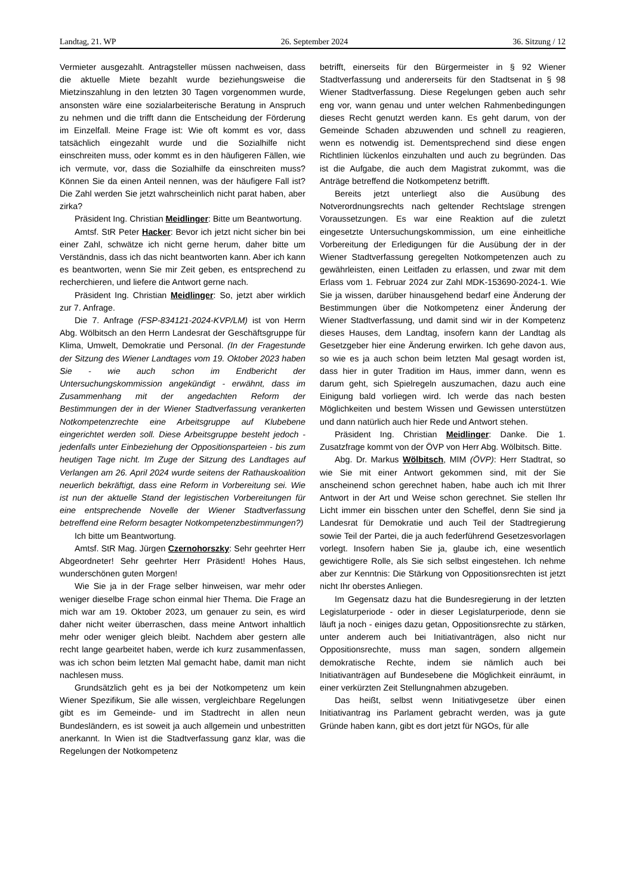Landtag, 21. WP 26. September 2024 36. Sitzung / 12
Vermieter ausgezahlt. Antragsteller müssen nachweisen, dass die aktuelle Miete bezahlt wurde beziehungsweise die Mietzinszahlung in den letzten 30 Tagen vorgenommen wurde, ansonsten wäre eine sozialarbeiterische Beratung in Anspruch zu nehmen und die trifft dann die Entscheidung der Förderung im Einzelfall. Meine Frage ist: Wie oft kommt es vor, dass tatsächlich eingezahlt wurde und die Sozialhilfe nicht einschreiten muss, oder kommt es in den häufigeren Fällen, wie ich vermute, vor, dass die Sozialhilfe da einschreiten muss? Können Sie da einen Anteil nennen, was der häufigere Fall ist? Die Zahl werden Sie jetzt wahrscheinlich nicht parat haben, aber zirka?
Präsident Ing. Christian Meidlinger: Bitte um Beantwortung.
Amtsf. StR Peter Hacker: Bevor ich jetzt nicht sicher bin bei einer Zahl, schwätze ich nicht gerne herum, daher bitte um Verständnis, dass ich das nicht beantworten kann. Aber ich kann es beantworten, wenn Sie mir Zeit geben, es entsprechend zu recherchieren, und liefere die Antwort gerne nach.
Präsident Ing. Christian Meidlinger: So, jetzt aber wirklich zur 7. Anfrage.
Die 7. Anfrage (FSP-834121-2024-KVP/LM) ist von Herrn Abg. Wölbitsch an den Herrn Landesrat der Geschäftsgruppe für Klima, Umwelt, Demokratie und Personal. (In der Fragestunde der Sitzung des Wiener Landtages vom 19. Oktober 2023 haben Sie - wie auch schon im Endbericht der Untersuchungskommission angekündigt - erwähnt, dass im Zusammenhang mit der angedachten Reform der Bestimmungen der in der Wiener Stadtverfassung verankerten Notkompetenzrechte eine Arbeitsgruppe auf Klubebene eingerichtet werden soll. Diese Arbeitsgruppe besteht jedoch - jedenfalls unter Einbeziehung der Oppositionsparteien - bis zum heutigen Tage nicht. Im Zuge der Sitzung des Landtages auf Verlangen am 26. April 2024 wurde seitens der Rathauskoalition neuerlich bekräftigt, dass eine Reform in Vorbereitung sei. Wie ist nun der aktuelle Stand der legistischen Vorbereitungen für eine entsprechende Novelle der Wiener Stadtverfassung betreffend eine Reform besagter Notkompetenzbestimmungen?)
Ich bitte um Beantwortung.
Amtsf. StR Mag. Jürgen Czernohorszky: Sehr geehrter Herr Abgeordneter! Sehr geehrter Herr Präsident! Hohes Haus, wunderschönen guten Morgen!
Wie Sie ja in der Frage selber hinweisen, war mehr oder weniger dieselbe Frage schon einmal hier Thema. Die Frage an mich war am 19. Oktober 2023, um genauer zu sein, es wird daher nicht weiter überraschen, dass meine Antwort inhaltlich mehr oder weniger gleich bleibt. Nachdem aber gestern alle recht lange gearbeitet haben, werde ich kurz zusammenfassen, was ich schon beim letzten Mal gemacht habe, damit man nicht nachlesen muss.
Grundsätzlich geht es ja bei der Notkompetenz um kein Wiener Spezifikum, Sie alle wissen, vergleichbare Regelungen gibt es im Gemeinde- und im Stadtrecht in allen neun Bundesländern, es ist soweit ja auch allgemein und unbestritten anerkannt. In Wien ist die Stadtverfassung ganz klar, was die Regelungen der Notkompetenz
betrifft, einerseits für den Bürgermeister in § 92 Wiener Stadtverfassung und andererseits für den Stadtsenat in § 98 Wiener Stadtverfassung. Diese Regelungen geben auch sehr eng vor, wann genau und unter welchen Rahmenbedingungen dieses Recht genutzt werden kann. Es geht darum, von der Gemeinde Schaden abzuwenden und schnell zu reagieren, wenn es notwendig ist. Dementsprechend sind diese engen Richtlinien lückenlos einzuhalten und auch zu begründen. Das ist die Aufgabe, die auch dem Magistrat zukommt, was die Anträge betreffend die Notkompetenz betrifft.
Bereits jetzt unterliegt also die Ausübung des Notverordnungsrechts nach geltender Rechtslage strengen Voraussetzungen. Es war eine Reaktion auf die zuletzt eingesetzte Untersuchungskommission, um eine einheitliche Vorbereitung der Erledigungen für die Ausübung der in der Wiener Stadtverfassung geregelten Notkompetenzen auch zu gewährleisten, einen Leitfaden zu erlassen, und zwar mit dem Erlass vom 1. Februar 2024 zur Zahl MDK-153690-2024-1. Wie Sie ja wissen, darüber hinausgehend bedarf eine Änderung der Bestimmungen über die Notkompetenz einer Änderung der Wiener Stadtverfassung, und damit sind wir in der Kompetenz dieses Hauses, dem Landtag, insofern kann der Landtag als Gesetzgeber hier eine Änderung erwirken. Ich gehe davon aus, so wie es ja auch schon beim letzten Mal gesagt worden ist, dass hier in guter Tradition im Haus, immer dann, wenn es darum geht, sich Spielregeln auszumachen, dazu auch eine Einigung bald vorliegen wird. Ich werde das nach besten Möglichkeiten und bestem Wissen und Gewissen unterstützen und dann natürlich auch hier Rede und Antwort stehen.
Präsident Ing. Christian Meidlinger: Danke. Die 1. Zusatzfrage kommt von der ÖVP von Herr Abg. Wölbitsch. Bitte.
Abg. Dr. Markus Wölbitsch, MIM (ÖVP): Herr Stadtrat, so wie Sie mit einer Antwort gekommen sind, mit der Sie anscheinend schon gerechnet haben, habe auch ich mit Ihrer Antwort in der Art und Weise schon gerechnet. Sie stellen Ihr Licht immer ein bisschen unter den Scheffel, denn Sie sind ja Landesrat für Demokratie und auch Teil der Stadtregierung sowie Teil der Partei, die ja auch federführend Gesetzesvorlagen vorlegt. Insofern haben Sie ja, glaube ich, eine wesentlich gewichtigere Rolle, als Sie sich selbst eingestehen. Ich nehme aber zur Kenntnis: Die Stärkung von Oppositionsrechten ist jetzt nicht Ihr oberstes Anliegen.
Im Gegensatz dazu hat die Bundesregierung in der letzten Legislaturperiode - oder in dieser Legislaturperiode, denn sie läuft ja noch - einiges dazu getan, Oppositionsrechte zu stärken, unter anderem auch bei Initiativanträgen, also nicht nur Oppositionsrechte, muss man sagen, sondern allgemein demokratische Rechte, indem sie nämlich auch bei Initiativanträgen auf Bundesebene die Möglichkeit einräumt, in einer verkürzten Zeit Stellungnahmen abzugeben.
Das heißt, selbst wenn Initiativgesetze über einen Initiativantrag ins Parlament gebracht werden, was ja gute Gründe haben kann, gibt es dort jetzt für NGOs, für alle